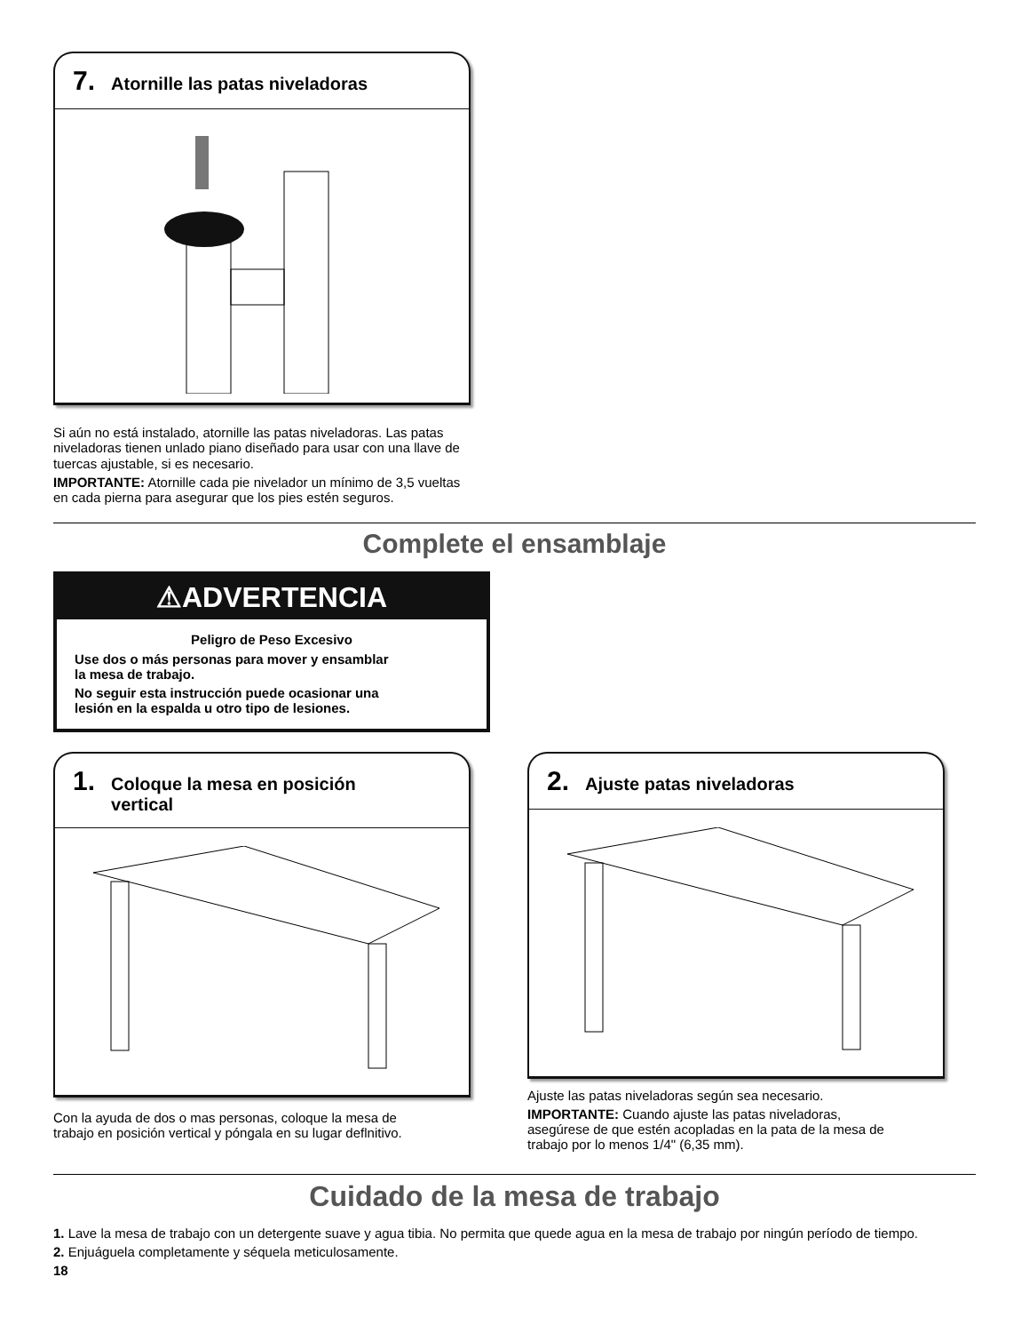7. Atornille las patas niveladoras
Si aún no está instalado, atornille las patas niveladoras. Las patas niveladoras tienen unlado piano diseñado para usar con una llave de tuercas ajustable, si es necesario.
IMPORTANTE: Atornille cada pie nivelador un mínimo de 3,5 vueltas en cada pierna para asegurar que los pies estén seguros.
Complete el ensamblaje
⚠ADVERTENCIA
Peligro de Peso Excesivo
Use dos o más personas para mover y ensamblar
la mesa de trabajo.
No seguir esta instrucción puede ocasionar una
lesión en la espalda u otro tipo de lesiones.
1. Coloque la mesa en posición
vertical
Con la ayuda de dos o mas personas, coloque la mesa de
trabajo en posición vertical y póngala en su lugar deflnitivo.
2. Ajuste patas niveladoras
Ajuste las patas niveladoras según sea necesario.
IMPORTANTE: Cuando ajuste las patas niveladoras,
asegúrese de que estén acopladas en la pata de la mesa de
trabajo por lo menos 1/4" (6,35 mm).
Cuidado de la mesa de trabajo
1. Lave la mesa de trabajo con un detergente suave y agua tibia. No permita que quede agua en la mesa de trabajo por ningún período de tiempo.
2. Enjuáguela completamente y séquela meticulosamente.
18